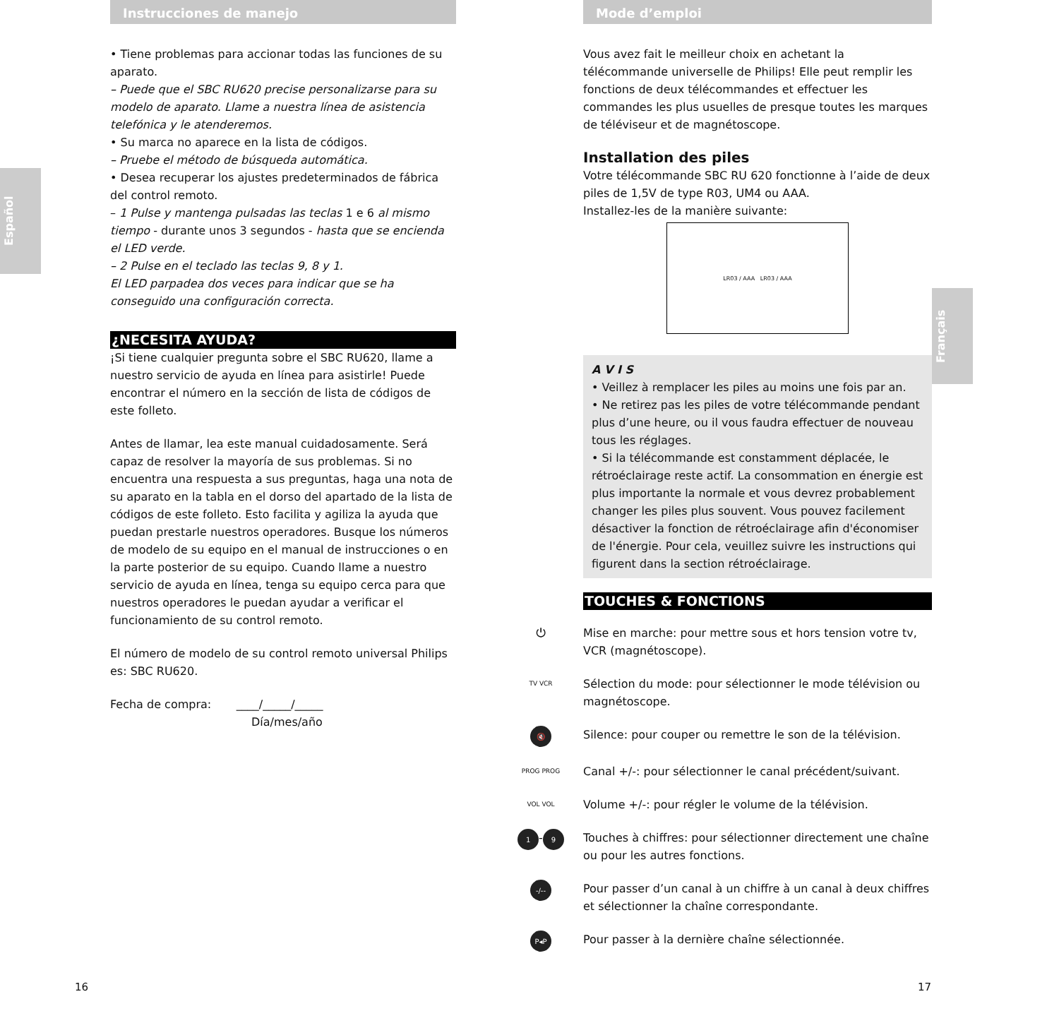Español
Français
Instrucciones de manejo
• Tiene problemas para accionar todas las funciones de su aparato.
– Puede que el SBC RU620 precise personalizarse para su modelo de aparato. Llame a nuestra línea de asistencia telefónica y le atenderemos.
• Su marca no aparece en la lista de códigos.
– Pruebe el método de búsqueda automática.
• Desea recuperar los ajustes predeterminados de fábrica del control remoto.
– 1 Pulse y mantenga pulsadas las teclas 1 e 6 al mismo tiempo - durante unos 3 segundos - hasta que se encienda el LED verde.
– 2 Pulse en el teclado las teclas 9, 8 y 1.
El LED parpadea dos veces para indicar que se ha conseguido una configuración correcta.
¿NECESITA AYUDA?
¡Si tiene cualquier pregunta sobre el SBC RU620, llame a nuestro servicio de ayuda en línea para asistirle! Puede encontrar el número en la sección de lista de códigos de este folleto.
Antes de llamar, lea este manual cuidadosamente. Será capaz de resolver la mayoría de sus problemas. Si no encuentra una respuesta a sus preguntas, haga una nota de su aparato en la tabla en el dorso del apartado de la lista de códigos de este folleto. Esto facilita y agiliza la ayuda que puedan prestarle nuestros operadores. Busque los números de modelo de su equipo en el manual de instrucciones o en la parte posterior de su equipo. Cuando llame a nuestro servicio de ayuda en línea, tenga su equipo cerca para que nuestros operadores le puedan ayudar a verificar el funcionamiento de su control remoto.
El número de modelo de su control remoto universal Philips es: SBC RU620.
Fecha de compra: ____/_____/_____
Día/mes/año
Mode d’emploi
Vous avez fait le meilleur choix en achetant la télécommande universelle de Philips! Elle peut remplir les fonctions de deux télécommandes et effectuer les commandes les plus usuelles de presque toutes les marques de téléviseur et de magnétoscope.
Installation des piles
Votre télécommande SBC RU 620 fonctionne à l’aide de deux piles de 1,5V de type R03, UM4 ou AAA.
Installez-les de la manière suivante:
LR03 / AAA LR03 / AAA
A V I S
• Veillez à remplacer les piles au moins une fois par an.
• Ne retirez pas les piles de votre télécommande pendant plus d’une heure, ou il vous faudra effectuer de nouveau tous les réglages.
• Si la télécommande est constamment déplacée, le rétroéclairage reste actif. La consommation en énergie est plus importante la normale et vous devrez probablement changer les piles plus souvent. Vous pouvez facilement désactiver la fonction de rétroéclairage afin d'économiser de l'énergie. Pour cela, veuillez suivre les instructions qui figurent dans la section rétroéclairage.
TOUCHES & FONCTIONS
⏻ Mise en marche: pour mettre sous et hors tension votre tv, VCR (magnétoscope).
TV VCR
Sélection du mode: pour sélectionner le mode télévision ou magnétoscope.
🔇
Silence: pour couper ou remettre le son de la télévision.
PROG PROG
Canal +/-: pour sélectionner le canal précédent/suivant.
VOL VOL
Volume +/-: pour régler le volume de la télévision.
1 - 9
Touches à chiffres: pour sélectionner directement une chaîne ou pour les autres fonctions.
-/--
Pour passer d’un canal à un chiffre à un canal à deux chiffres et sélectionner la chaîne correspondante.
P◂P
Pour passer à la dernière chaîne sélectionnée.
16 17